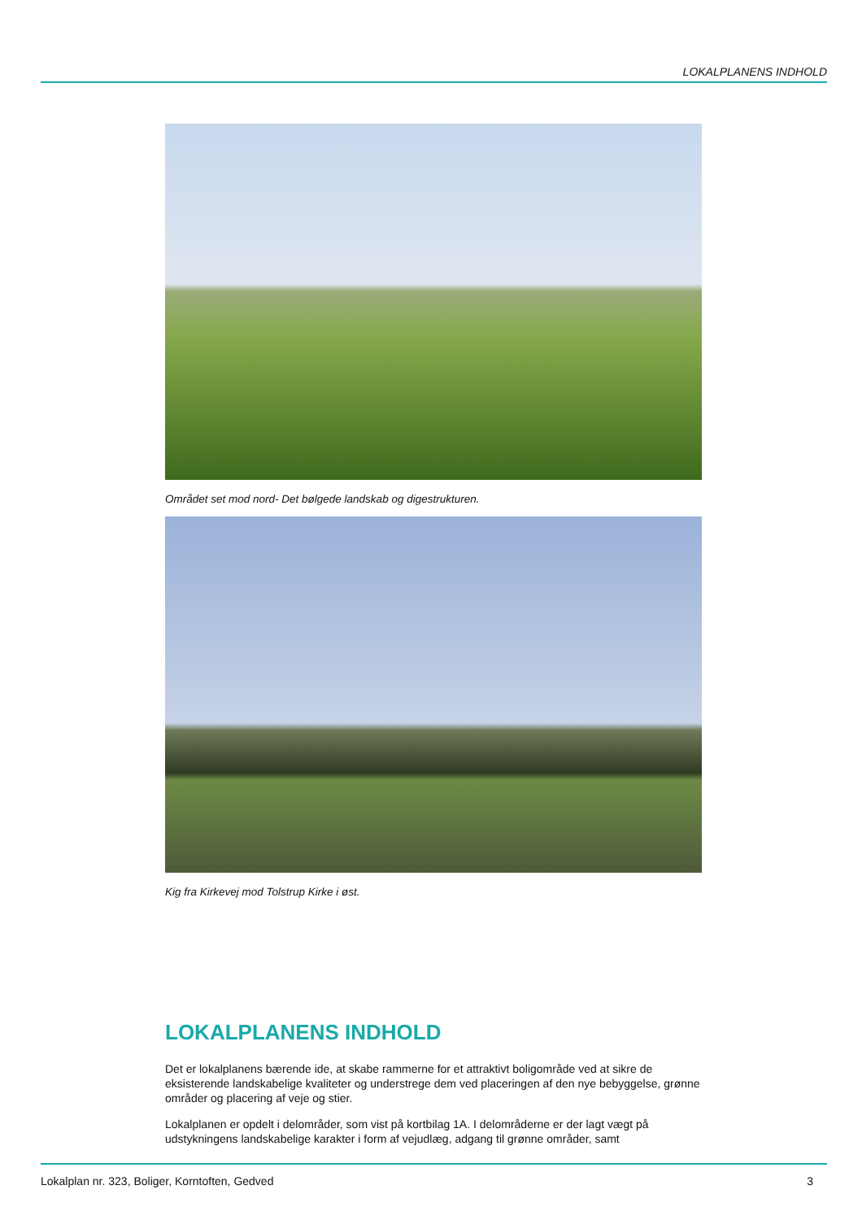LOKALPLANENS INDHOLD
Området set mod nord- Det bølgede landskab og digestrukturen.
Kig fra Kirkevej mod Tolstrup Kirke i øst.
LOKALPLANENS INDHOLD
Det er lokalplanens bærende ide, at skabe rammerne for et attraktivt boligområde ved at sikre de eksisterende landskabelige kvaliteter og understrege dem ved placeringen af den nye bebyggelse, grønne områder og placering af veje og stier.
Lokalplanen er opdelt i delområder, som vist på kortbilag 1A. I delområderne er der lagt vægt på udstykningens landskabelige karakter i form af vejudlæg, adgang til grønne områder, samt
Lokalplan nr. 323, Boliger, Korntoften, Gedved 3